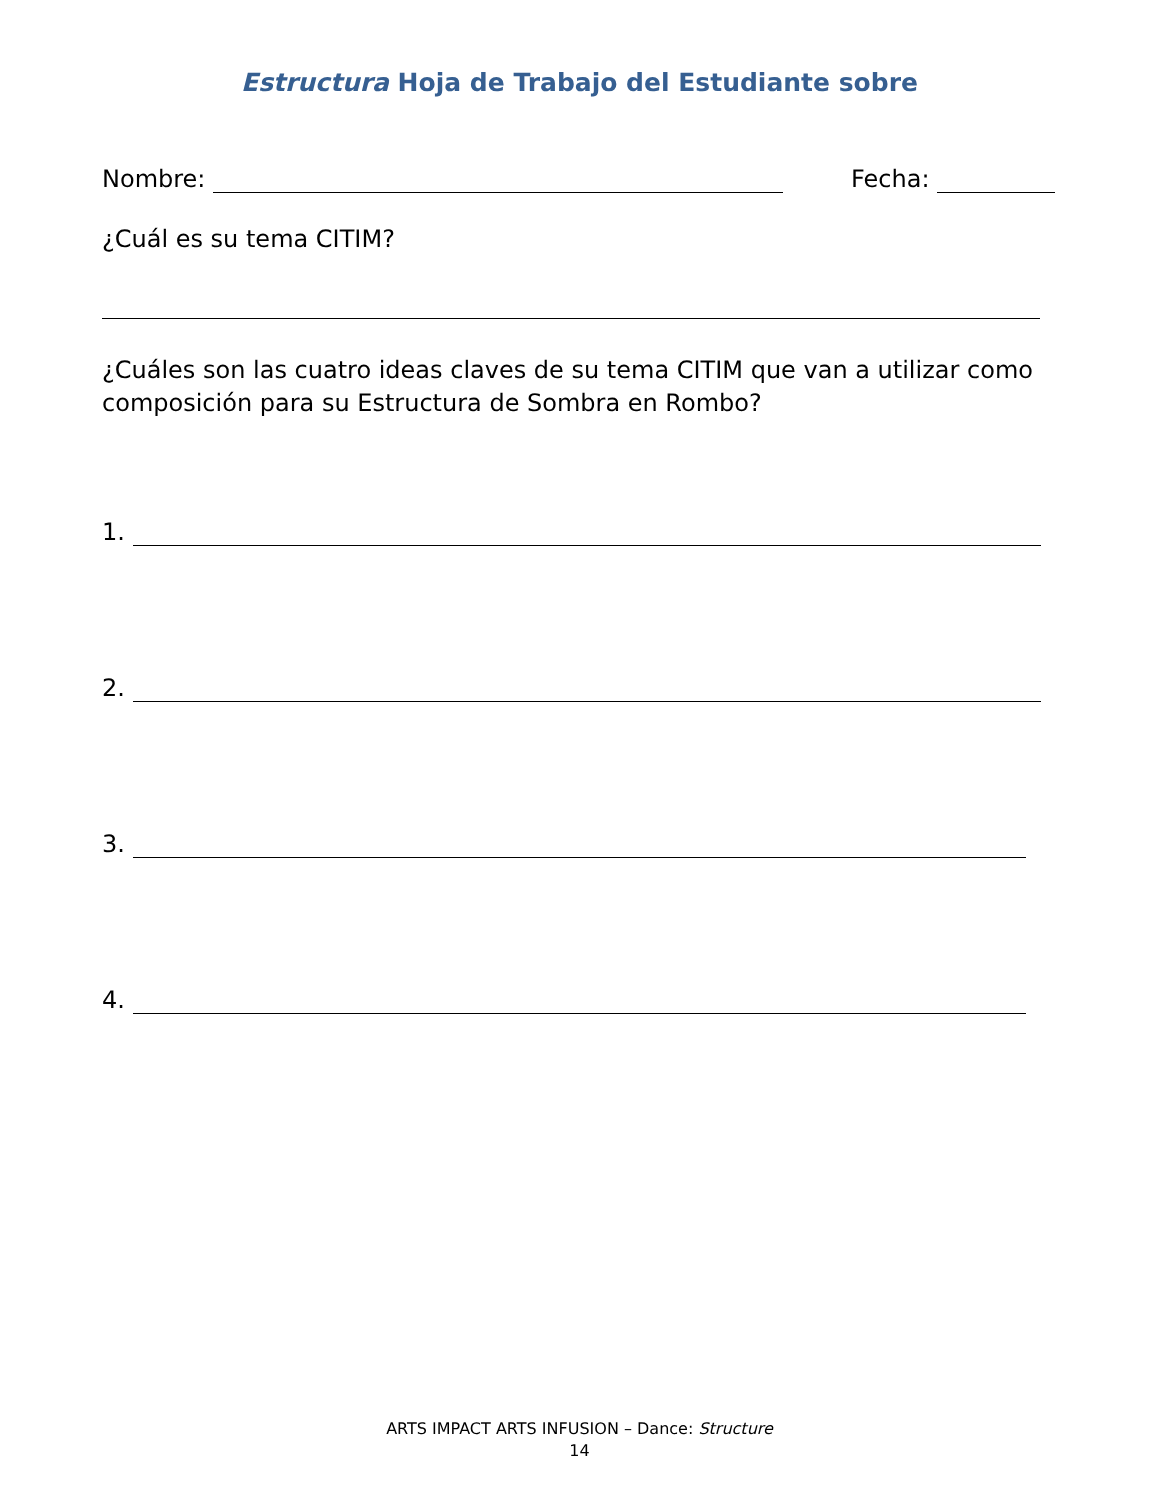Estructura Hoja de Trabajo del Estudiante sobre
Nombre: Fecha:
¿Cuál es su tema CITIM?
¿Cuáles son las cuatro ideas claves de su tema CITIM que van a utilizar como composición para su Estructura de Sombra en Rombo?
1.
2.
3.
4.
ARTS IMPACT ARTS INFUSION – Dance: Structure
14